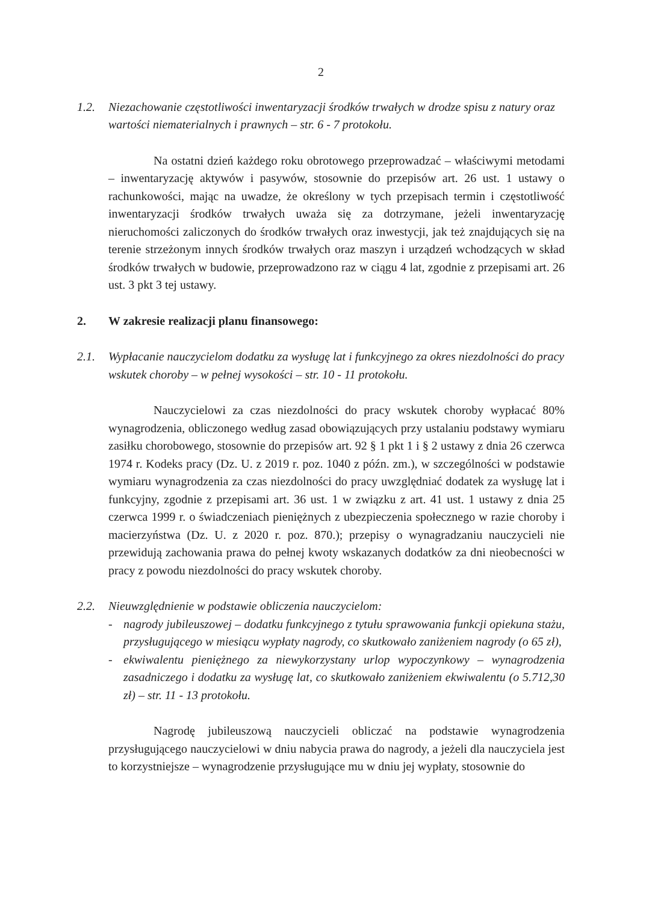2
1.2. Niezachowanie częstotliwości inwentaryzacji środków trwałych w drodze spisu z natury oraz wartości niematerialnych i prawnych – str. 6 - 7 protokołu.
Na ostatni dzień każdego roku obrotowego przeprowadzać – właściwymi metodami – inwentaryzację aktywów i pasywów, stosownie do przepisów art. 26 ust. 1 ustawy o rachunkowości, mając na uwadze, że określony w tych przepisach termin i częstotliwość inwentaryzacji środków trwałych uważa się za dotrzymane, jeżeli inwentaryzację nieruchomości zaliczonych do środków trwałych oraz inwestycji, jak też znajdujących się na terenie strzeżonym innych środków trwałych oraz maszyn i urządzeń wchodzących w skład środków trwałych w budowie, przeprowadzono raz w ciągu 4 lat, zgodnie z przepisami art. 26 ust. 3 pkt 3 tej ustawy.
2. W zakresie realizacji planu finansowego:
2.1. Wypłacanie nauczycielom dodatku za wysługę lat i funkcyjnego za okres niezdolności do pracy wskutek choroby – w pełnej wysokości – str. 10 - 11 protokołu.
Nauczycielowi za czas niezdolności do pracy wskutek choroby wypłacać 80% wynagrodzenia, obliczonego według zasad obowiązujących przy ustalaniu podstawy wymiaru zasiłku chorobowego, stosownie do przepisów art. 92 § 1 pkt 1 i § 2 ustawy z dnia 26 czerwca 1974 r. Kodeks pracy (Dz. U. z 2019 r. poz. 1040 z późn. zm.), w szczególności w podstawie wymiaru wynagrodzenia za czas niezdolności do pracy uwzględniać dodatek za wysługę lat i funkcyjny, zgodnie z przepisami art. 36 ust. 1 w związku z art. 41 ust. 1 ustawy z dnia 25 czerwca 1999 r. o świadczeniach pieniężnych z ubezpieczenia społecznego w razie choroby i macierzyństwa (Dz. U. z 2020 r. poz. 870.); przepisy o wynagradzaniu nauczycieli nie przewidują zachowania prawa do pełnej kwoty wskazanych dodatków za dni nieobecności w pracy z powodu niezdolności do pracy wskutek choroby.
2.2. Nieuwzględnienie w podstawie obliczenia nauczycielom:
- nagrody jubileuszowej – dodatku funkcyjnego z tytułu sprawowania funkcji opiekuna stażu, przysługującego w miesiącu wypłaty nagrody, co skutkowało zaniżeniem nagrody (o 65 zł),
- ekwiwalentu pieniężnego za niewykorzystany urlop wypoczynkowy – wynagrodzenia zasadniczego i dodatku za wysługę lat, co skutkowało zaniżeniem ekwiwalentu (o 5.712,30 zł) – str. 11 - 13 protokołu.
Nagrodę jubileuszową nauczycieli obliczać na podstawie wynagrodzenia przysługującego nauczycielowi w dniu nabycia prawa do nagrody, a jeżeli dla nauczyciela jest to korzystniejsze – wynagrodzenie przysługujące mu w dniu jej wypłaty, stosownie do